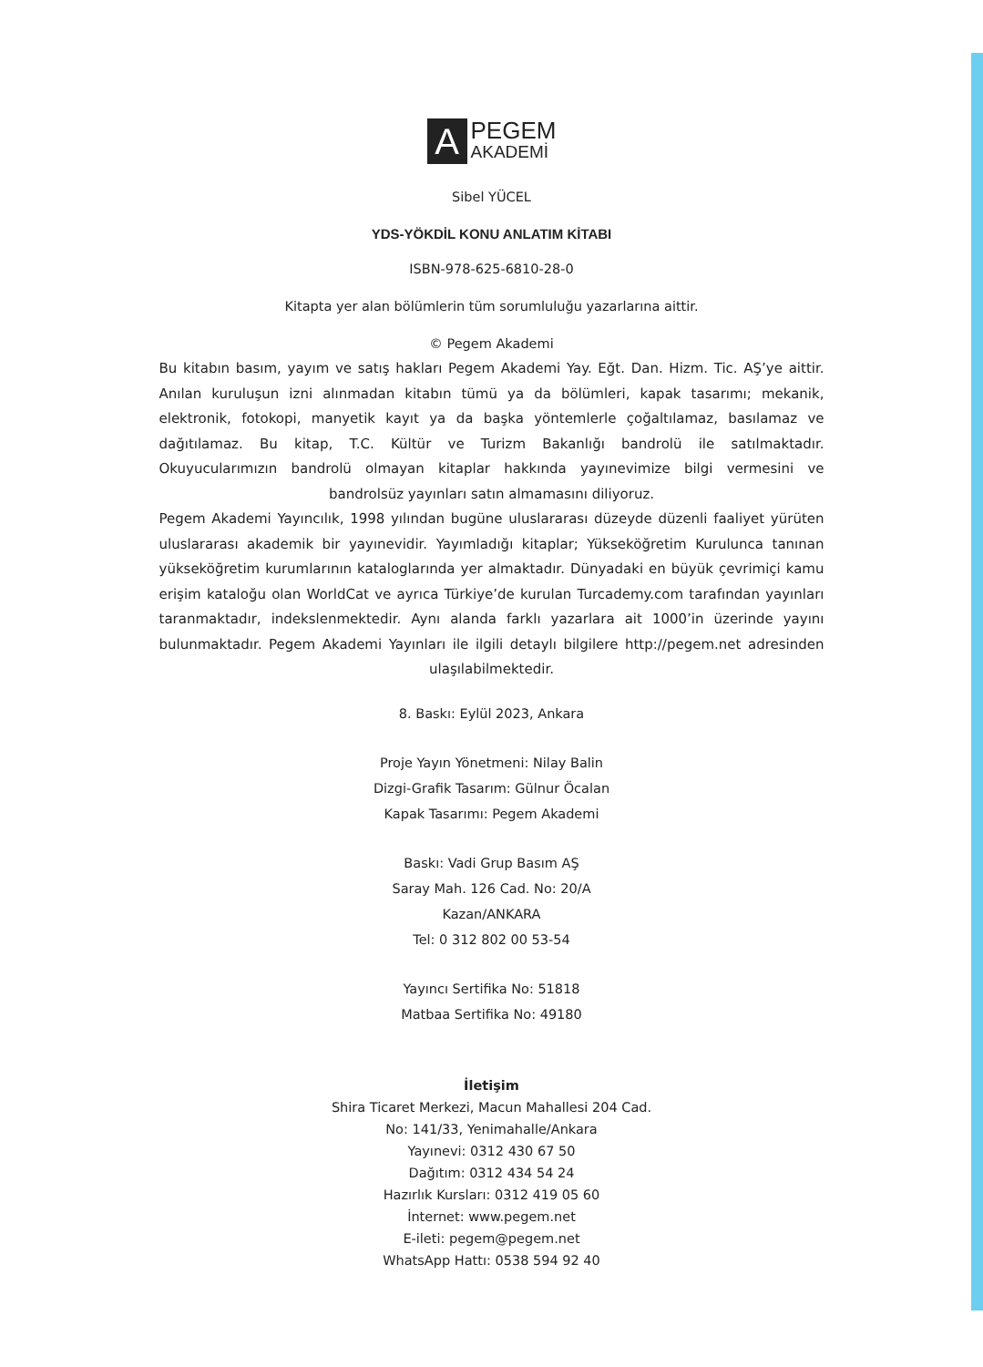A
PEGEM
AKADEMİ
Sibel YÜCEL
YDS-YÖKDİL KONU ANLATIM KİTABI
ISBN-978-625-6810-28-0
Kitapta yer alan bölümlerin tüm sorumluluğu yazarlarına aittir.
© Pegem Akademi
Bu kitabın basım, yayım ve satış hakları Pegem Akademi Yay. Eğt. Dan. Hizm. Tic. AŞ’ye aittir. Anılan kuruluşun izni alınmadan kitabın tümü ya da bölümleri, kapak tasarımı; mekanik, elektronik, fotokopi, manyetik kayıt ya da başka yöntemlerle çoğaltılamaz, basılamaz ve dağıtılamaz. Bu kitap, T.C. Kültür ve Turizm Bakanlığı bandrolü ile satılmaktadır. Okuyucularımızın bandrolü olmayan kitaplar hakkında yayınevimize bilgi vermesini ve bandrolsüz yayınları satın almamasını diliyoruz.
Pegem Akademi Yayıncılık, 1998 yılından bugüne uluslararası düzeyde düzenli faaliyet yürüten uluslararası akademik bir yayınevidir. Yayımladığı kitaplar; Yükseköğretim Kurulunca tanınan yükseköğretim kurumlarının kataloglarında yer almaktadır. Dünyadaki en büyük çevrimiçi kamu erişim kataloğu olan WorldCat ve ayrıca Türkiye’de kurulan Turcademy.com tarafından yayınları taranmaktadır, indekslenmektedir. Aynı alanda farklı yazarlara ait 1000’in üzerinde yayını bulunmaktadır. Pegem Akademi Yayınları ile ilgili detaylı bilgilere http://pegem.net adresinden ulaşılabilmektedir.
8. Baskı: Eylül 2023, Ankara
Proje Yayın Yönetmeni: Nilay Balin
Dizgi-Grafik Tasarım: Gülnur Öcalan
Kapak Tasarımı: Pegem Akademi
Baskı: Vadi Grup Basım AŞ
Saray Mah. 126 Cad. No: 20/A
Kazan/ANKARA
Tel: 0 312 802 00 53-54
Yayıncı Sertifika No: 51818
Matbaa Sertifika No: 49180
İletişim
Shira Ticaret Merkezi, Macun Mahallesi 204 Cad.
No: 141/33, Yenimahalle/Ankara
Yayınevi: 0312 430 67 50
Dağıtım: 0312 434 54 24
Hazırlık Kursları: 0312 419 05 60
İnternet: www.pegem.net
E-ileti: pegem@pegem.net
WhatsApp Hattı: 0538 594 92 40